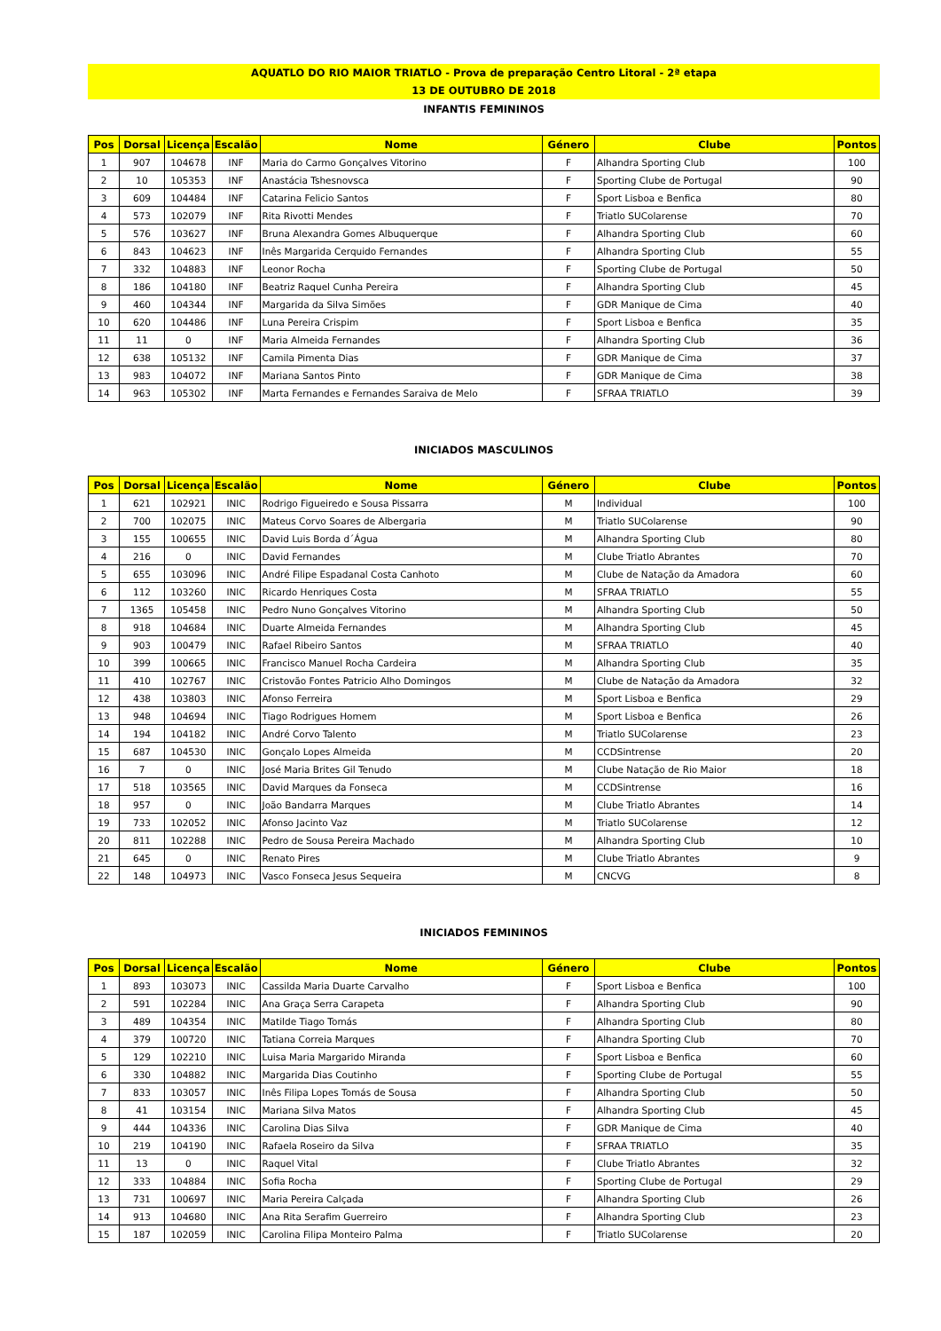AQUATLO DO RIO MAIOR TRIATLO - Prova de preparação Centro Litoral - 2ª etapa
13 DE OUTUBRO DE 2018
INFANTIS FEMININOS
| Pos | Dorsal | Licença | Escalão | Nome | Género | Clube | Pontos |
| --- | --- | --- | --- | --- | --- | --- | --- |
| 1 | 907 | 104678 | INF | Maria do Carmo Gonçalves Vitorino | F | Alhandra Sporting Club | 100 |
| 2 | 10 | 105353 | INF | Anastácia Tshesnovsca | F | Sporting Clube de Portugal | 90 |
| 3 | 609 | 104484 | INF | Catarina Felicio Santos | F | Sport Lisboa e Benfica | 80 |
| 4 | 573 | 102079 | INF | Rita Rivotti Mendes | F | Triatlo SUColarense | 70 |
| 5 | 576 | 103627 | INF | Bruna Alexandra Gomes Albuquerque | F | Alhandra Sporting Club | 60 |
| 6 | 843 | 104623 | INF | Inês Margarida Cerquido Fernandes | F | Alhandra Sporting Club | 55 |
| 7 | 332 | 104883 | INF | Leonor Rocha | F | Sporting Clube de Portugal | 50 |
| 8 | 186 | 104180 | INF | Beatriz Raquel Cunha Pereira | F | Alhandra Sporting Club | 45 |
| 9 | 460 | 104344 | INF | Margarida da Silva Simões | F | GDR Manique de Cima | 40 |
| 10 | 620 | 104486 | INF | Luna Pereira Crispim | F | Sport Lisboa e Benfica | 35 |
| 11 | 11 | 0 | INF | Maria Almeida Fernandes | F | Alhandra Sporting Club | 36 |
| 12 | 638 | 105132 | INF | Camila Pimenta Dias | F | GDR Manique de Cima | 37 |
| 13 | 983 | 104072 | INF | Mariana Santos Pinto | F | GDR Manique de Cima | 38 |
| 14 | 963 | 105302 | INF | Marta Fernandes e Fernandes Saraiva de Melo | F | SFRAA TRIATLO | 39 |
INICIADOS MASCULINOS
| Pos | Dorsal | Licença | Escalão | Nome | Género | Clube | Pontos |
| --- | --- | --- | --- | --- | --- | --- | --- |
| 1 | 621 | 102921 | INIC | Rodrigo Figueiredo e Sousa Pissarra | M | Individual | 100 |
| 2 | 700 | 102075 | INIC | Mateus Corvo Soares de Albergaria | M | Triatlo SUColarense | 90 |
| 3 | 155 | 100655 | INIC | David Luis Borda d´Água | M | Alhandra Sporting Club | 80 |
| 4 | 216 | 0 | INIC | David Fernandes | M | Clube Triatlo Abrantes | 70 |
| 5 | 655 | 103096 | INIC | André Filipe Espadanal Costa Canhoto | M | Clube de Natação da Amadora | 60 |
| 6 | 112 | 103260 | INIC | Ricardo Henriques Costa | M | SFRAA TRIATLO | 55 |
| 7 | 1365 | 105458 | INIC | Pedro Nuno Gonçalves Vitorino | M | Alhandra Sporting Club | 50 |
| 8 | 918 | 104684 | INIC | Duarte Almeida Fernandes | M | Alhandra Sporting Club | 45 |
| 9 | 903 | 100479 | INIC | Rafael Ribeiro Santos | M | SFRAA TRIATLO | 40 |
| 10 | 399 | 100665 | INIC | Francisco Manuel Rocha Cardeira | M | Alhandra Sporting Club | 35 |
| 11 | 410 | 102767 | INIC | Cristovão Fontes Patricio Alho Domingos | M | Clube de Natação da Amadora | 32 |
| 12 | 438 | 103803 | INIC | Afonso Ferreira | M | Sport Lisboa e Benfica | 29 |
| 13 | 948 | 104694 | INIC | Tiago Rodrigues Homem | M | Sport Lisboa e Benfica | 26 |
| 14 | 194 | 104182 | INIC | André Corvo Talento | M | Triatlo SUColarense | 23 |
| 15 | 687 | 104530 | INIC | Gonçalo Lopes Almeida | M | CCDSintrense | 20 |
| 16 | 7 | 0 | INIC | José Maria Brites Gil Tenudo | M | Clube Natação de Rio Maior | 18 |
| 17 | 518 | 103565 | INIC | David Marques da Fonseca | M | CCDSintrense | 16 |
| 18 | 957 | 0 | INIC | João Bandarra Marques | M | Clube Triatlo Abrantes | 14 |
| 19 | 733 | 102052 | INIC | Afonso Jacinto Vaz | M | Triatlo SUColarense | 12 |
| 20 | 811 | 102288 | INIC | Pedro de Sousa Pereira Machado | M | Alhandra Sporting Club | 10 |
| 21 | 645 | 0 | INIC | Renato Pires | M | Clube Triatlo Abrantes | 9 |
| 22 | 148 | 104973 | INIC | Vasco Fonseca Jesus Sequeira | M | CNCVG | 8 |
INICIADOS FEMININOS
| Pos | Dorsal | Licença | Escalão | Nome | Género | Clube | Pontos |
| --- | --- | --- | --- | --- | --- | --- | --- |
| 1 | 893 | 103073 | INIC | Cassilda Maria Duarte Carvalho | F | Sport Lisboa e Benfica | 100 |
| 2 | 591 | 102284 | INIC | Ana Graça Serra Carapeta | F | Alhandra Sporting Club | 90 |
| 3 | 489 | 104354 | INIC | Matilde Tiago Tomás | F | Alhandra Sporting Club | 80 |
| 4 | 379 | 100720 | INIC | Tatiana Correia Marques | F | Alhandra Sporting Club | 70 |
| 5 | 129 | 102210 | INIC | Luisa Maria Margarido Miranda | F | Sport Lisboa e Benfica | 60 |
| 6 | 330 | 104882 | INIC | Margarida Dias Coutinho | F | Sporting Clube de Portugal | 55 |
| 7 | 833 | 103057 | INIC | Inês Filipa Lopes Tomás de Sousa | F | Alhandra Sporting Club | 50 |
| 8 | 41 | 103154 | INIC | Mariana Silva Matos | F | Alhandra Sporting Club | 45 |
| 9 | 444 | 104336 | INIC | Carolina Dias Silva | F | GDR Manique de Cima | 40 |
| 10 | 219 | 104190 | INIC | Rafaela Roseiro da Silva | F | SFRAA TRIATLO | 35 |
| 11 | 13 | 0 | INIC | Raquel Vital | F | Clube Triatlo Abrantes | 32 |
| 12 | 333 | 104884 | INIC | Sofia Rocha | F | Sporting Clube de Portugal | 29 |
| 13 | 731 | 100697 | INIC | Maria Pereira Calçada | F | Alhandra Sporting Club | 26 |
| 14 | 913 | 104680 | INIC | Ana Rita Serafim Guerreiro | F | Alhandra Sporting Club | 23 |
| 15 | 187 | 102059 | INIC | Carolina Filipa Monteiro Palma | F | Triatlo SUColarense | 20 |